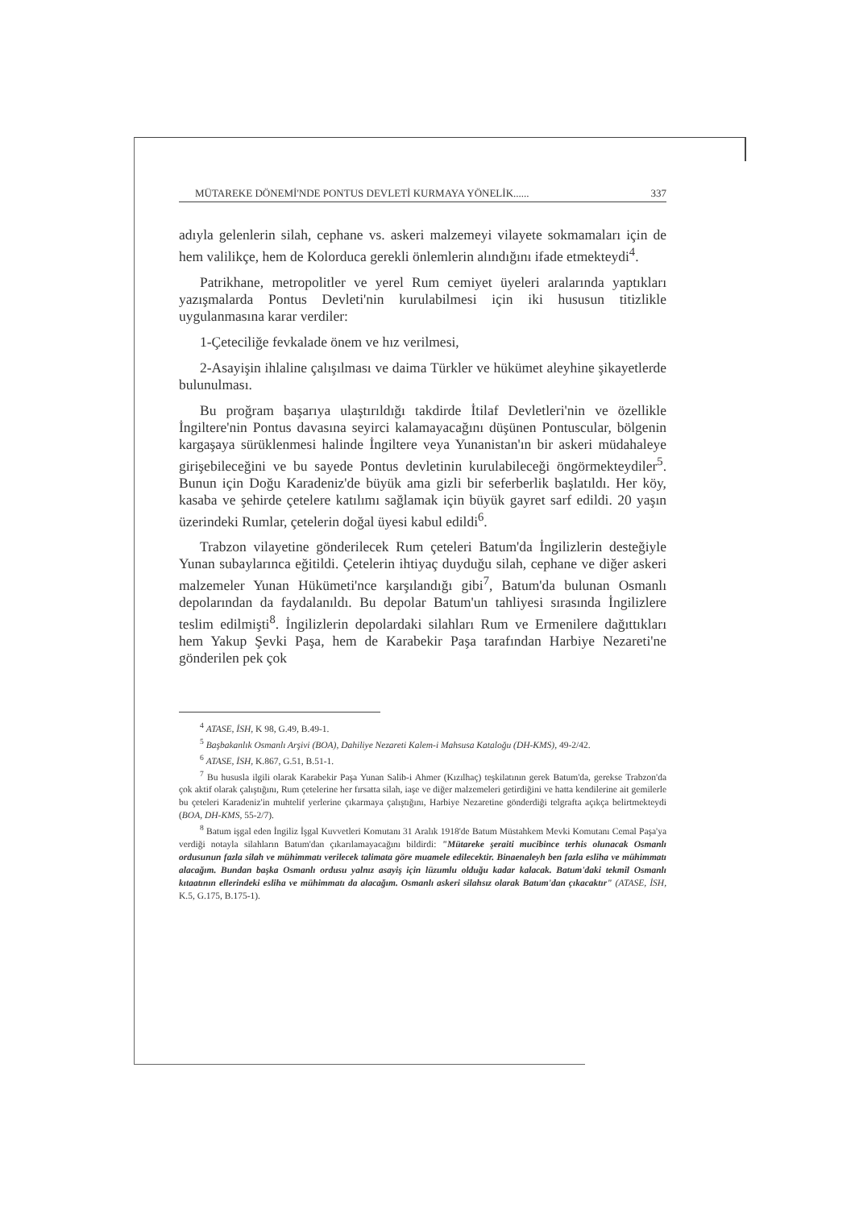MÜTAREKE DÖNEMİ'NDE PONTUS DEVLETİ KURMAYA YÖNELİK...... 337
adıyla gelenlerin silah, cephane vs. askeri malzemeyi vilayete sokmamaları için de hem valilikçe, hem de Kolorduca gerekli önlemlerin alındığını ifade etmekteydi<sup>4</sup>.
Patrikhane, metropolitler ve yerel Rum cemiyet üyeleri aralarında yaptıkları yazışmalarda Pontus Devleti'nin kurulabilmesi için iki hususun titizlikle uygulanmasına karar verdiler:
1-Çeteciliğe fevkalade önem ve hız verilmesi,
2-Asayişin ihlaline çalışılması ve daima Türkler ve hükümet aleyhine şikayetlerde bulunulması.
Bu proğram başarıya ulaştırıldığı takdirde İtilaf Devletleri'nin ve özellikle İngiltere'nin Pontus davasına seyirci kalamayacağını düşünen Pontuscular, bölgenin kargaşaya sürüklenmesi halinde İngiltere veya Yunanistan'ın bir askeri müdahaleye girişebileceğini ve bu sayede Pontus devletinin kurulabileceği öngörmekteydiler<sup>5</sup>. Bunun için Doğu Karadeniz'de büyük ama gizli bir seferberlik başlatıldı. Her köy, kasaba ve şehirde çetelere katılımı sağlamak için büyük gayret sarf edildi. 20 yaşın üzerindeki Rumlar, çetelerin doğal üyesi kabul edildi<sup>6</sup>.
Trabzon vilayetine gönderilecek Rum çeteleri Batum'da İngilizlerin desteğiyle Yunan subaylarınca eğitildi. Çetelerin ihtiyaç duyduğu silah, cephane ve diğer askeri malzemeler Yunan Hükümeti'nce karşılandığı gibi<sup>7</sup>, Batum'da bulunan Osmanlı depolarından da faydalanıldı. Bu depolar Batum'un tahliyesi sırasında İngilizlere teslim edilmişti<sup>8</sup>. İngilizlerin depolardaki silahları Rum ve Ermenilere dağıttıkları hem Yakup Şevki Paşa, hem de Karabekir Paşa tarafından Harbiye Nezareti'ne gönderilen pek çok
<sup>4</sup> ATASE, İSH, K 98, G.49, B.49-1.
<sup>5</sup> Başbakanlık Osmanlı Arşivi (BOA), Dahiliye Nezareti Kalem-i Mahsusa Kataloğu (DH-KMS), 49-2/42.
<sup>6</sup> ATASE, İSH, K.867, G.51, B.51-1.
<sup>7</sup> Bu hususla ilgili olarak Karabekir Paşa Yunan Salib-i Ahmer (Kızılhaç) teşkilatının gerek Batum'da, gerekse Trabzon'da çok aktif olarak çalıştığını, Rum çetelerine her fırsatta silah, iaşe ve diğer malzemeleri getirdiğini ve hatta kendilerine ait gemilerle bu çeteleri Karadeniz'in muhtelif yerlerine çıkarmaya çalıştığını, Harbiye Nezaretine gönderdiği telgrafta açıkça belirtmekteydi (BOA, DH-KMS, 55-2/7).
<sup>8</sup> Batum işgal eden İngiliz İşgal Kuvvetleri Komutanı 31 Aralık 1918'de Batum Müstahkem Mevki Komutanı Cemal Paşa'ya verdiği notayla silahların Batum'dan çıkarılamayacağını bildirdi: "Mütareke şeraiti mucibince terhis olunacak Osmanlı ordusunun fazla silah ve mühimmatı verilecek talimata göre muamele edilecektir. Binaenaleyh ben fazla esliha ve mühimmatı alacağım. Bundan başka Osmanlı ordusu yalnız asayiş için lüzumlu olduğu kadar kalacak. Batum'daki tekmil Osmanlı kıtaatının ellerindeki esliha ve mühimmatı da alacağım. Osmanlı askeri silahsız olarak Batum'dan çıkacaktır" (ATASE, İSH, K.5, G.175, B.175-1).